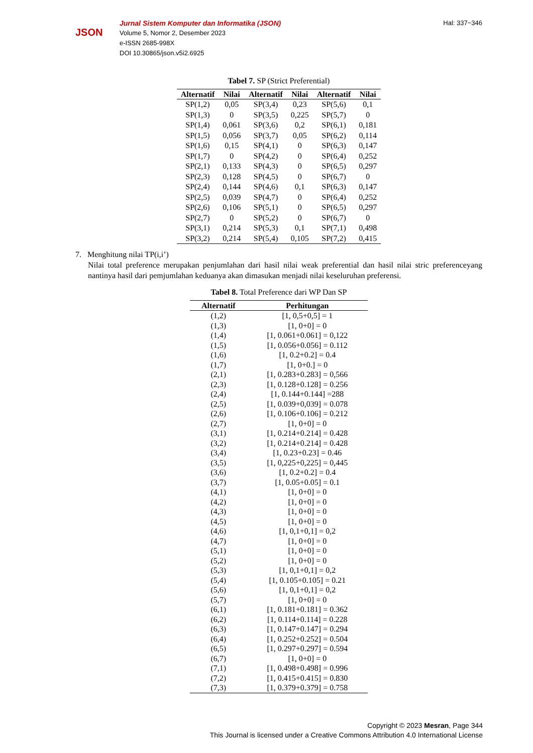JSON
Jurnal Sistem Komputer dan Informatika (JSON)
Volume 5, Nomor 2, Desember 2023
e-ISSN 2685-998X
DOI 10.30865/json.v5i2.6925
Hal: 337−346
Tabel 7. SP (Strict Preferential)
| Alternatif | Nilai | Alternatif | Nilai | Alternatif | Nilai |
| --- | --- | --- | --- | --- | --- |
| SP(1,2) | 0,05 | SP(3,4) | 0,23 | SP(5,6) | 0,1 |
| SP(1,3) | 0 | SP(3,5) | 0,225 | SP(5,7) | 0 |
| SP(1,4) | 0,061 | SP(3,6) | 0,2 | SP(6,1) | 0,181 |
| SP(1,5) | 0,056 | SP(3,7) | 0,05 | SP(6,2) | 0,114 |
| SP(1,6) | 0,15 | SP(4,1) | 0 | SP(6,3) | 0,147 |
| SP(1,7) | 0 | SP(4,2) | 0 | SP(6,4) | 0,252 |
| SP(2,1) | 0,133 | SP(4,3) | 0 | SP(6,5) | 0,297 |
| SP(2,3) | 0,128 | SP(4,5) | 0 | SP(6,7) | 0 |
| SP(2,4) | 0,144 | SP(4,6) | 0,1 | SP(6,3) | 0,147 |
| SP(2,5) | 0,039 | SP(4,7) | 0 | SP(6,4) | 0,252 |
| SP(2,6) | 0,106 | SP(5,1) | 0 | SP(6,5) | 0,297 |
| SP(2,7) | 0 | SP(5,2) | 0 | SP(6,7) | 0 |
| SP(3,1) | 0,214 | SP(5,3) | 0,1 | SP(7,1) | 0,498 |
| SP(3,2) | 0,214 | SP(5,4) | 0,105 | SP(7,2) | 0,415 |
7. Menghitung nilai TP(i,i’)
Nilai total preference merupakan penjumlahan dari hasil nilai weak preferential dan hasil nilai stric preferenceyang nantinya hasil dari pemjumlahan keduanya akan dimasukan menjadi nilai keseluruhan preferensi.
Tabel 8. Total Preference dari WP Dan SP
| Alternatif | Perhitungan |
| --- | --- |
| (1,2) | [1, 0,5+0,5] = 1 |
| (1,3) | [1, 0+0] = 0 |
| (1,4) | [1, 0.061+0.061] = 0,122 |
| (1,5) | [1, 0.056+0.056] = 0.112 |
| (1,6) | [1, 0.2+0.2] = 0.4 |
| (1,7) | [1, 0+0.] = 0 |
| (2,1) | [1, 0.283+0.283] = 0,566 |
| (2,3) | [1, 0.128+0.128] = 0.256 |
| (2,4) | [1, 0.144+0.144] =288 |
| (2,5) | [1, 0.039+0,039] = 0.078 |
| (2,6) | [1, 0.106+0.106] = 0.212 |
| (2,7) | [1, 0+0] = 0 |
| (3,1) | [1, 0.214+0.214] = 0.428 |
| (3,2) | [1, 0.214+0.214] = 0.428 |
| (3,4) | [1, 0.23+0.23] = 0.46 |
| (3,5) | [1, 0,225+0,225] = 0,445 |
| (3,6) | [1, 0.2+0.2] = 0.4 |
| (3,7) | [1, 0.05+0.05] = 0.1 |
| (4,1) | [1, 0+0] = 0 |
| (4,2) | [1, 0+0] = 0 |
| (4,3) | [1, 0+0] = 0 |
| (4,5) | [1, 0+0] = 0 |
| (4,6) | [1, 0,1+0,1] = 0,2 |
| (4,7) | [1, 0+0] = 0 |
| (5,1) | [1, 0+0] = 0 |
| (5,2) | [1, 0+0] = 0 |
| (5,3) | [1, 0,1+0,1] = 0,2 |
| (5,4) | [1, 0.105+0.105] = 0.21 |
| (5,6) | [1, 0,1+0,1] = 0,2 |
| (5,7) | [1, 0+0] = 0 |
| (6,1) | [1, 0.181+0.181] = 0.362 |
| (6,2) | [1, 0.114+0.114] = 0.228 |
| (6,3) | [1, 0.147+0.147] = 0.294 |
| (6,4) | [1, 0.252+0.252] = 0.504 |
| (6,5) | [1, 0.297+0.297] = 0.594 |
| (6,7) | [1, 0+0] = 0 |
| (7,1) | [1, 0.498+0.498] = 0.996 |
| (7,2) | [1, 0.415+0.415] = 0.830 |
| (7,3) | [1, 0.379+0.379] = 0.758 |
Copyright © 2023 Mesran, Page 344
This Journal is licensed under a Creative Commons Attribution 4.0 International License